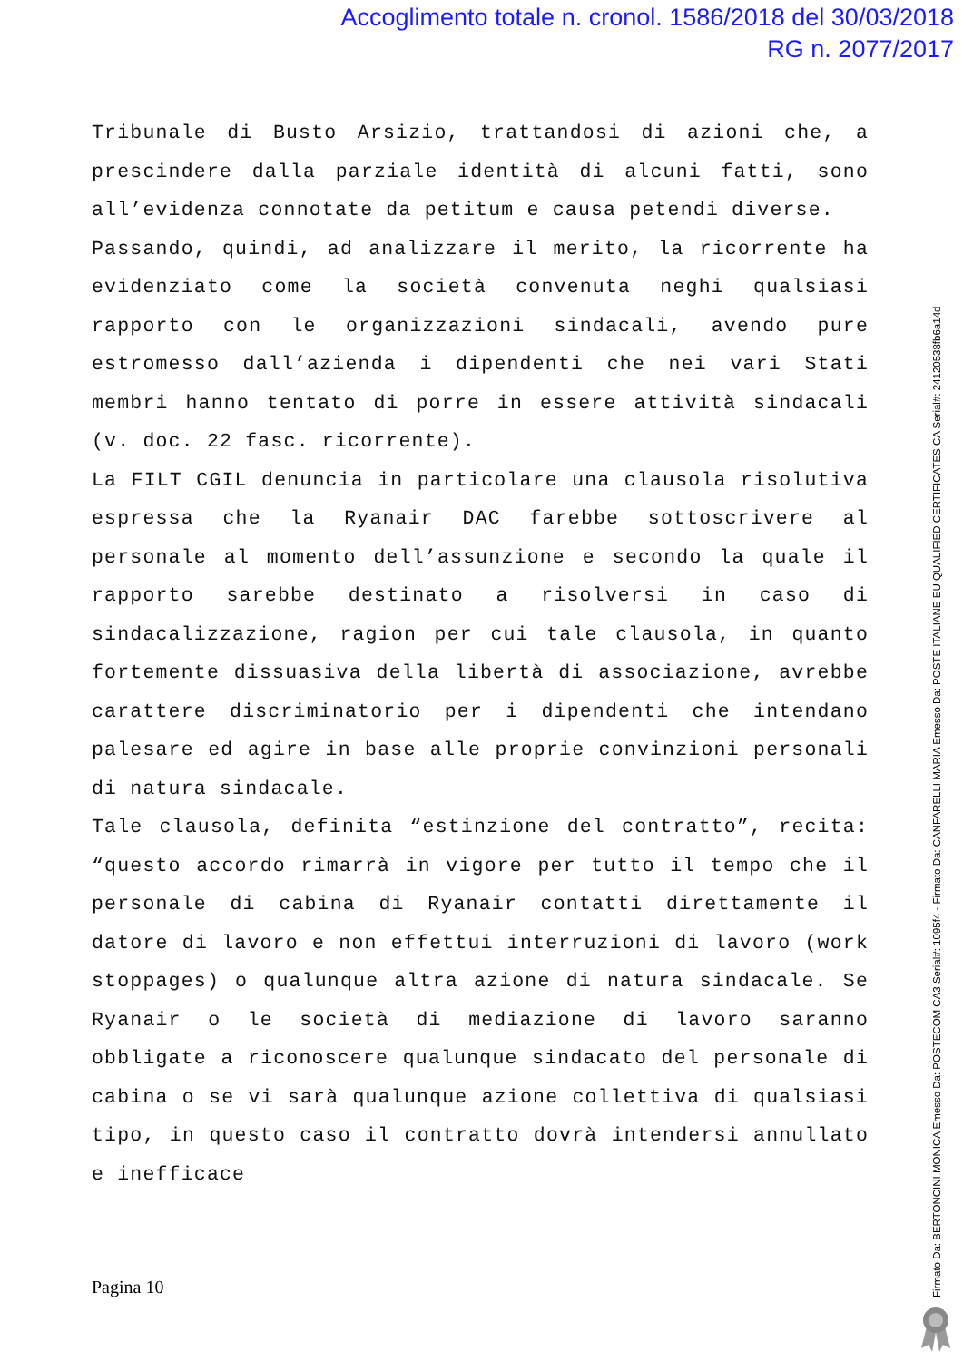Accoglimento totale n. cronol. 1586/2018 del 30/03/2018
RG n. 2077/2017
Tribunale di Busto Arsizio, trattandosi di azioni che, a prescindere dalla parziale identità di alcuni fatti, sono all’evidenza connotate da petitum e causa petendi diverse.
Passando, quindi, ad analizzare il merito, la ricorrente ha evidenziato come la società convenuta neghi qualsiasi rapporto con le organizzazioni sindacali, avendo pure estromesso dall’azienda i dipendenti che nei vari Stati membri hanno tentato di porre in essere attività sindacali (v. doc. 22 fasc. ricorrente).
La FILT CGIL denuncia in particolare una clausola risolutiva espressa che la Ryanair DAC farebbe sottoscrivere al personale al momento dell’assunzione e secondo la quale il rapporto sarebbe destinato a risolversi in caso di sindacalizzazione, ragion per cui tale clausola, in quanto fortemente dissuasiva della libertà di associazione, avrebbe carattere discriminatorio per i dipendenti che intendano palesare ed agire in base alle proprie convinzioni personali di natura sindacale.
Tale clausola, definita “estinzione del contratto”, recita: “questo accordo rimarrà in vigore per tutto il tempo che il personale di cabina di Ryanair contatti direttamente il datore di lavoro e non effettui interruzioni di lavoro (work stoppages) o qualunque altra azione di natura sindacale. Se Ryanair o le società di mediazione di lavoro saranno obbligate a riconoscere qualunque sindacato del personale di cabina o se vi sarà qualunque azione collettiva di qualsiasi tipo, in questo caso il contratto dovrà intendersi annullato e inefficace
Pagina 10
Firmato Da: BERTONCINI MONICA Emesso Da: POSTECOM CA3 Serial#: 1095f4 - Firmato Da: CANFARELLI MARIA Emesso Da: POSTE ITALIANE EU QUALIFIED CERTIFICATES CA Serial#: 24120538fb6a14d